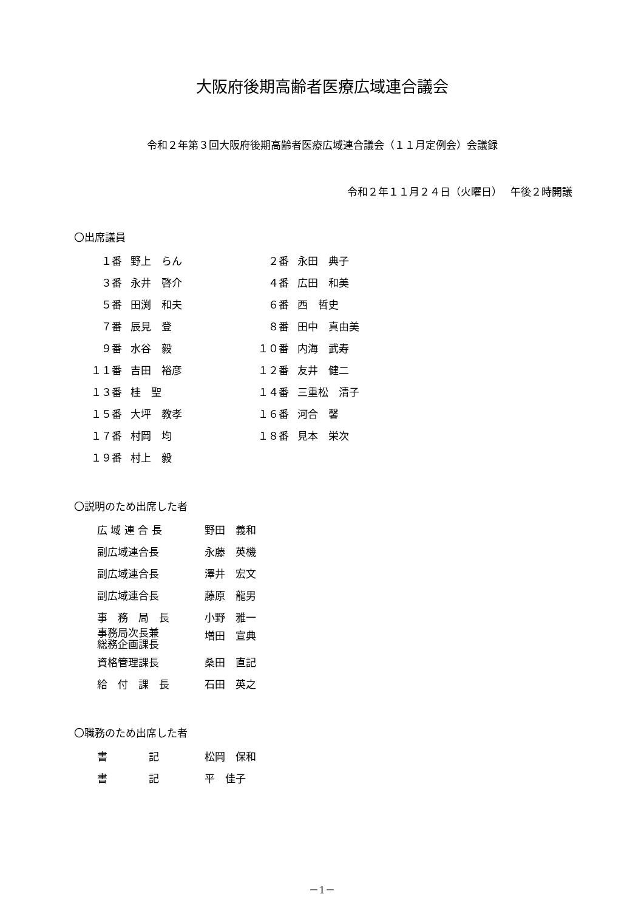大阪府後期高齢者医療広域連合議会
令和２年第３回大阪府後期高齢者医療広域連合議会（１１月定例会）会議録
令和２年１１月２４日（火曜日）　 午後２時開議
〇出席議員
| １番 | 野上 らん | ２番 | 永田 典子 |
| ３番 | 永井 啓介 | ４番 | 広田 和美 |
| ５番 | 田渕 和夫 | ６番 | 西 哲史 |
| ７番 | 辰見 登 | ８番 | 田中 真由美 |
| ９番 | 水谷 毅 | １０番 | 内海 武寿 |
| １１番 | 吉田 裕彦 | １２番 | 友井 健二 |
| １３番 | 桂 聖 | １４番 | 三重松 清子 |
| １５番 | 大坪 教孝 | １６番 | 河合 馨 |
| １７番 | 村岡 均 | １８番 | 見本 栄次 |
| １９番 | 村上 毅 | | |
〇説明のため出席した者
| 広 域 連 合 長 | 野田 義和 |
| 副広域連合長 | 永藤 英機 |
| 副広域連合長 | 澤井 宏文 |
| 副広域連合長 | 藤原 龍男 |
| 事 務 局 長 | 小野 雅一 |
| 事務局次長兼 総務企画課長 | 増田 宣典 |
| 資格管理課長 | 桑田 直記 |
| 給 付 課 長 | 石田 英之 |
〇職務のため出席した者
| 書 記 | 松岡 保和 |
| 書 記 | 平 佳子 |
－1－